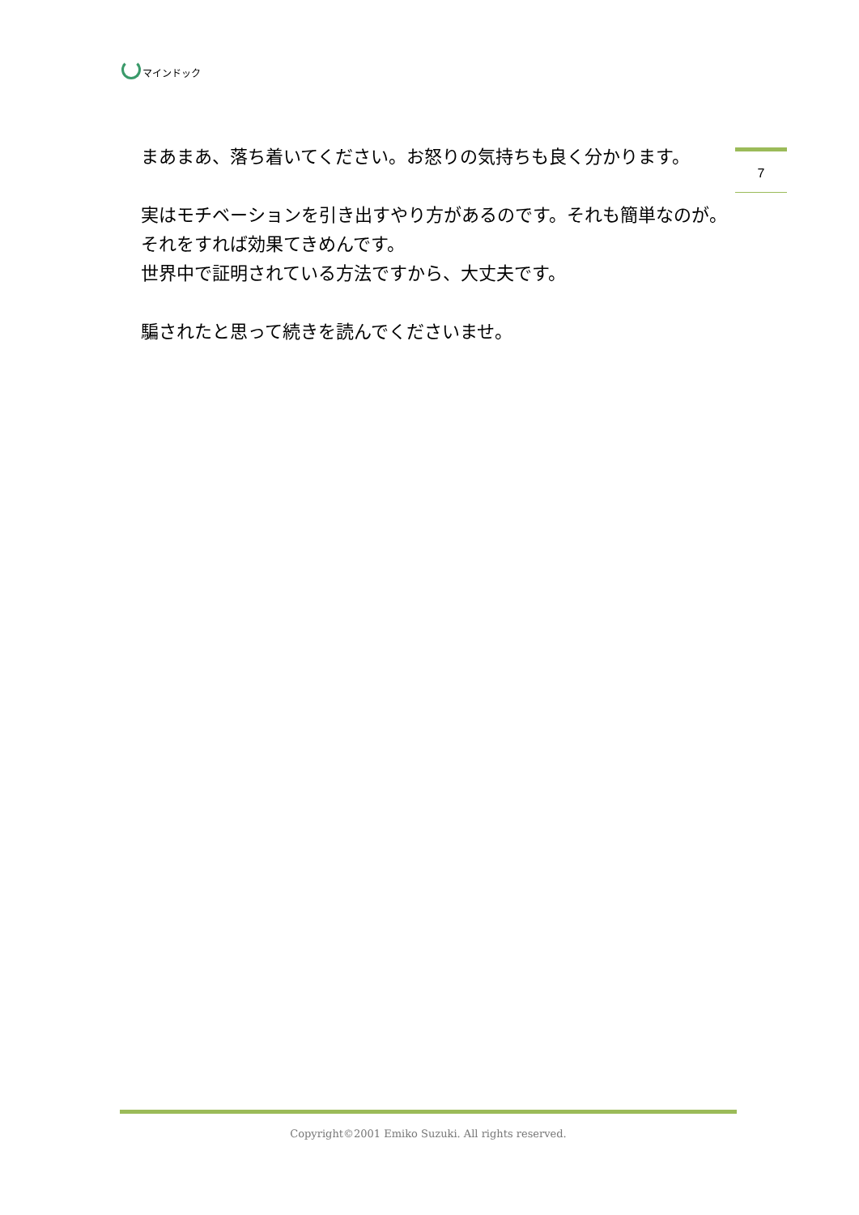マインドック
7
　まあまあ、落ち着いてください。お怒りの気持ちも良く分かります。
　実はモチベーションを引き出すやり方があるのです。それも簡単なのが。
　それをすれば効果てきめんです。
　世界中で証明されている方法ですから、大丈夫です。
　騙されたと思って続きを読んでくださいませ。
Copyright©2001 Emiko Suzuki. All rights reserved.